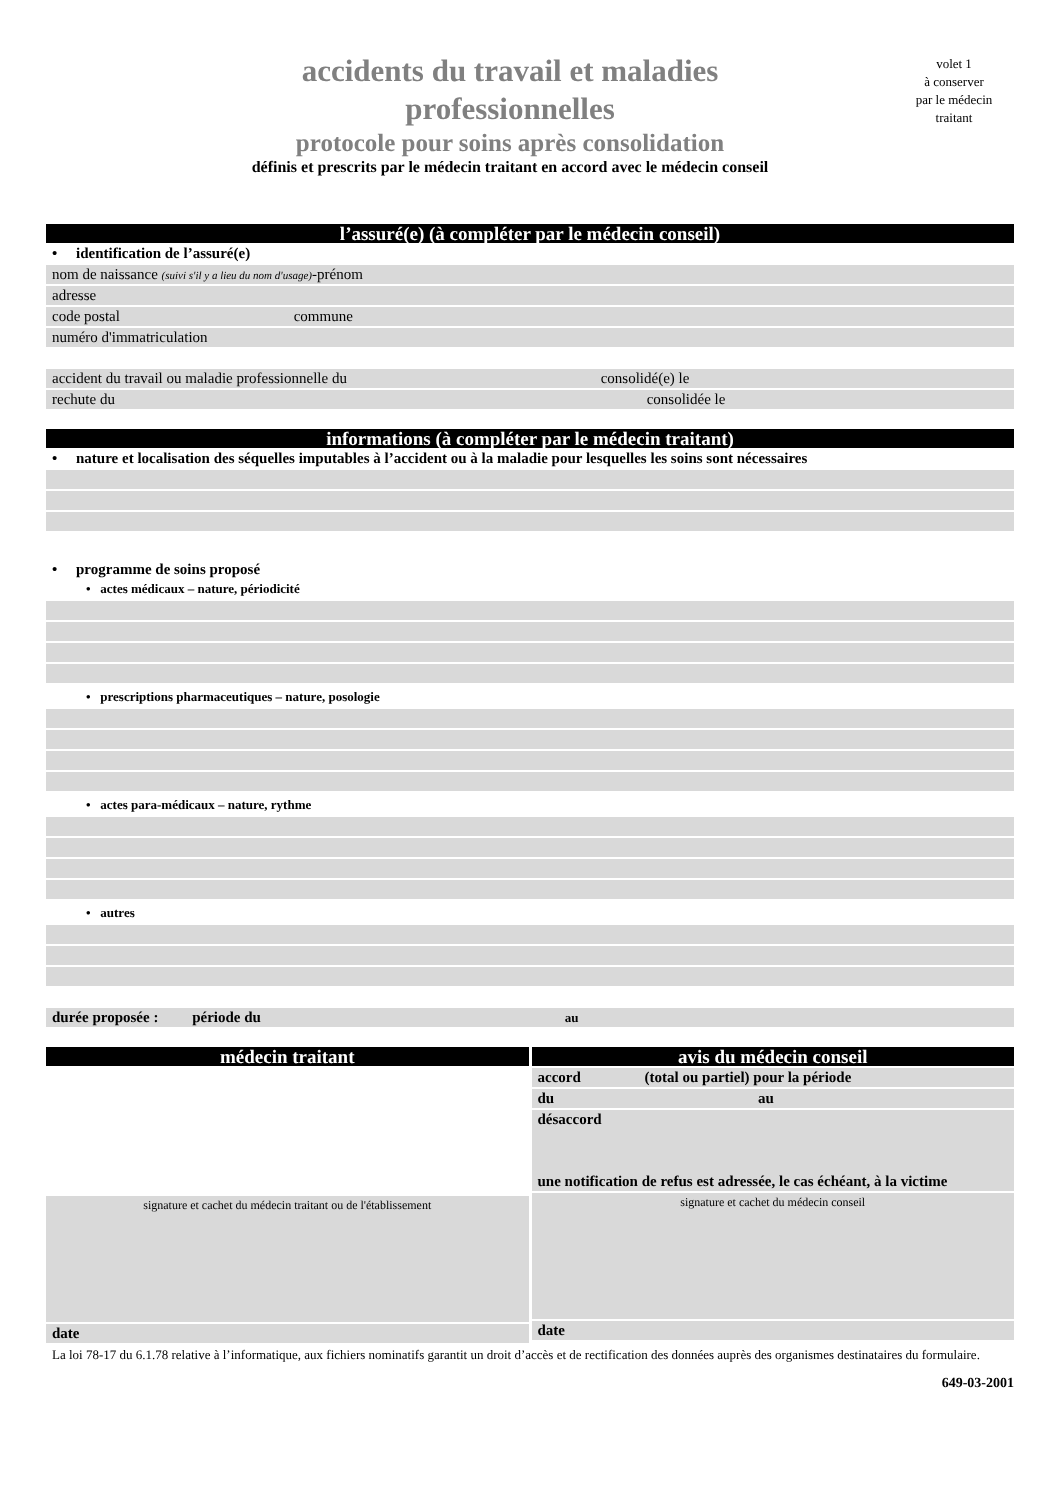accidents du travail et maladies
professionnelles
protocole pour soins après consolidation
définis et prescrits par le médecin traitant en accord avec le médecin conseil
volet 1
à conserver
par le médecin
traitant
l’assuré(e) (à compléter par le médecin conseil)
• identification de l’assuré(e)
nom de naissance (suivi s'il y a lieu du nom d'usage)-prénom
adresse
code postal commune
numéro d'immatriculation
accident du travail ou maladie professionnelle du consolidé(e) le
rechute du consolidée le
informations (à compléter par le médecin traitant)
• nature et localisation des séquelles imputables à l’accident ou à la maladie pour lesquelles les soins sont nécessaires
• programme de soins proposé
• actes médicaux – nature, périodicité
• prescriptions pharmaceutiques – nature, posologie
• actes para-médicaux – nature, rythme
• autres
durée proposée : période du au
médecin traitant
signature et cachet du médecin traitant ou de l'établissement
date
avis du médecin conseil
accord (total ou partiel) pour la période
du au
désaccord
une notification de refus est adressée, le cas échéant, à la victime
signature et cachet du médecin conseil
date
La loi 78-17 du 6.1.78 relative à l’informatique, aux fichiers nominatifs garantit un droit d’accès et de rectification des données auprès des organismes destinataires du formulaire.
649-03-2001